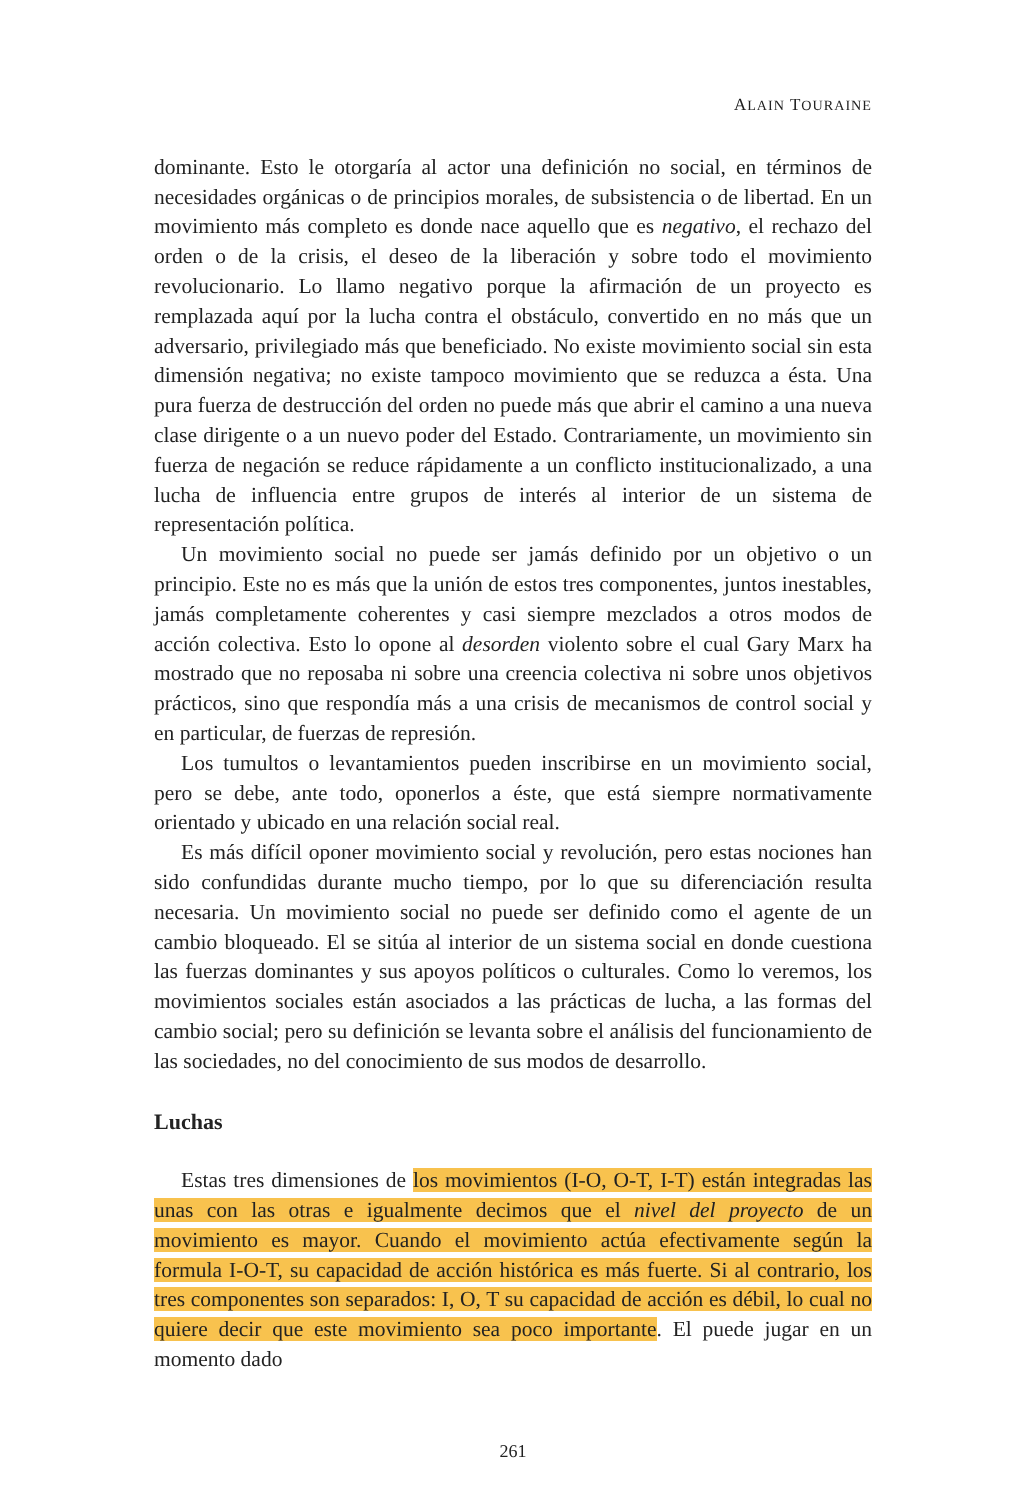ALAIN TOURAINE
dominante. Esto le otorgaría al actor una definición no social, en términos de necesidades orgánicas o de principios morales, de subsistencia o de libertad. En un movimiento más completo es donde nace aquello que es negativo, el rechazo del orden o de la crisis, el deseo de la liberación y sobre todo el movimiento revolucionario. Lo llamo negativo porque la afirmación de un proyecto es remplazada aquí por la lucha contra el obstáculo, convertido en no más que un adversario, privilegiado más que beneficiado. No existe movimiento social sin esta dimensión negativa; no existe tampoco movimiento que se reduzca a ésta. Una pura fuerza de destrucción del orden no puede más que abrir el camino a una nueva clase dirigente o a un nuevo poder del Estado. Contrariamente, un movimiento sin fuerza de negación se reduce rápidamente a un conflicto institucionalizado, a una lucha de influencia entre grupos de interés al interior de un sistema de representación política.
Un movimiento social no puede ser jamás definido por un objetivo o un principio. Este no es más que la unión de estos tres componentes, juntos inestables, jamás completamente coherentes y casi siempre mezclados a otros modos de acción colectiva. Esto lo opone al desorden violento sobre el cual Gary Marx ha mostrado que no reposaba ni sobre una creencia colectiva ni sobre unos objetivos prácticos, sino que respondía más a una crisis de mecanismos de control social y en particular, de fuerzas de represión.
Los tumultos o levantamientos pueden inscribirse en un movimiento social, pero se debe, ante todo, oponerlos a éste, que está siempre normativamente orientado y ubicado en una relación social real.
Es más difícil oponer movimiento social y revolución, pero estas nociones han sido confundidas durante mucho tiempo, por lo que su diferenciación resulta necesaria. Un movimiento social no puede ser definido como el agente de un cambio bloqueado. El se sitúa al interior de un sistema social en donde cuestiona las fuerzas dominantes y sus apoyos políticos o culturales. Como lo veremos, los movimientos sociales están asociados a las prácticas de lucha, a las formas del cambio social; pero su definición se levanta sobre el análisis del funcionamiento de las sociedades, no del conocimiento de sus modos de desarrollo.
Luchas
Estas tres dimensiones de los movimientos (I-O, O-T, I-T) están integradas las unas con las otras e igualmente decimos que el nivel del proyecto de un movimiento es mayor. Cuando el movimiento actúa efectivamente según la formula I-O-T, su capacidad de acción histórica es más fuerte. Si al contrario, los tres componentes son separados: I, O, T su capacidad de acción es débil, lo cual no quiere decir que este movimiento sea poco importante. El puede jugar en un momento dado
261